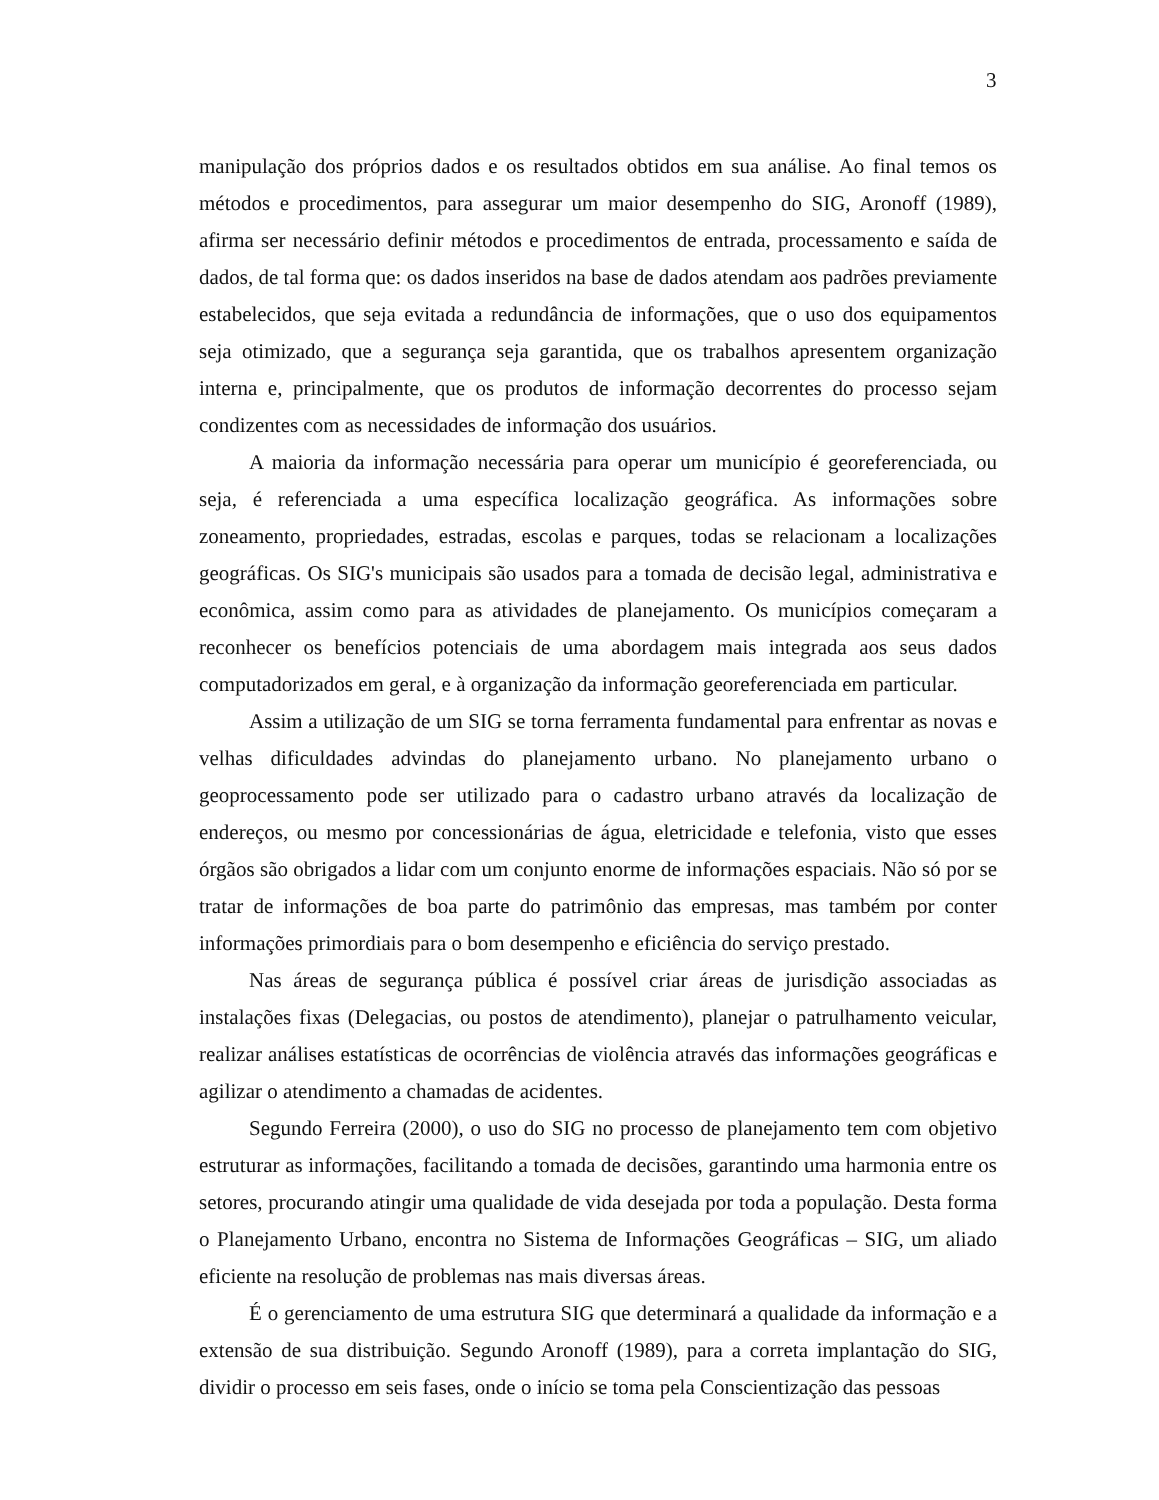3
manipulação dos próprios dados e os resultados obtidos em sua análise. Ao final temos os métodos e procedimentos, para assegurar um maior desempenho do SIG, Aronoff (1989), afirma ser necessário definir métodos e procedimentos de entrada, processamento e saída de dados, de tal forma que: os dados inseridos na base de dados atendam aos padrões previamente estabelecidos, que seja evitada a redundância de informações, que o uso dos equipamentos seja otimizado, que a segurança seja garantida, que os trabalhos apresentem organização interna e, principalmente, que os produtos de informação decorrentes do processo sejam condizentes com as necessidades de informação dos usuários.
A maioria da informação necessária para operar um município é georeferenciada, ou seja, é referenciada a uma específica localização geográfica. As informações sobre zoneamento, propriedades, estradas, escolas e parques, todas se relacionam a localizações geográficas. Os SIG's municipais são usados para a tomada de decisão legal, administrativa e econômica, assim como para as atividades de planejamento. Os municípios começaram a reconhecer os benefícios potenciais de uma abordagem mais integrada aos seus dados computadorizados em geral, e à organização da informação georeferenciada em particular.
Assim a utilização de um SIG se torna ferramenta fundamental para enfrentar as novas e velhas dificuldades advindas do planejamento urbano. No planejamento urbano o geoprocessamento pode ser utilizado para o cadastro urbano através da localização de endereços, ou mesmo por concessionárias de água, eletricidade e telefonia, visto que esses órgãos são obrigados a lidar com um conjunto enorme de informações espaciais. Não só por se tratar de informações de boa parte do patrimônio das empresas, mas também por conter informações primordiais para o bom desempenho e eficiência do serviço prestado.
Nas áreas de segurança pública é possível criar áreas de jurisdição associadas as instalações fixas (Delegacias, ou postos de atendimento), planejar o patrulhamento veicular, realizar análises estatísticas de ocorrências de violência através das informações geográficas e agilizar o atendimento a chamadas de acidentes.
Segundo Ferreira (2000), o uso do SIG no processo de planejamento tem com objetivo estruturar as informações, facilitando a tomada de decisões, garantindo uma harmonia entre os setores, procurando atingir uma qualidade de vida desejada por toda a população. Desta forma o Planejamento Urbano, encontra no Sistema de Informações Geográficas – SIG, um aliado eficiente na resolução de problemas nas mais diversas áreas.
É o gerenciamento de uma estrutura SIG que determinará a qualidade da informação e a extensão de sua distribuição. Segundo Aronoff (1989), para a correta implantação do SIG, dividir o processo em seis fases, onde o início se toma pela Conscientização das pessoas